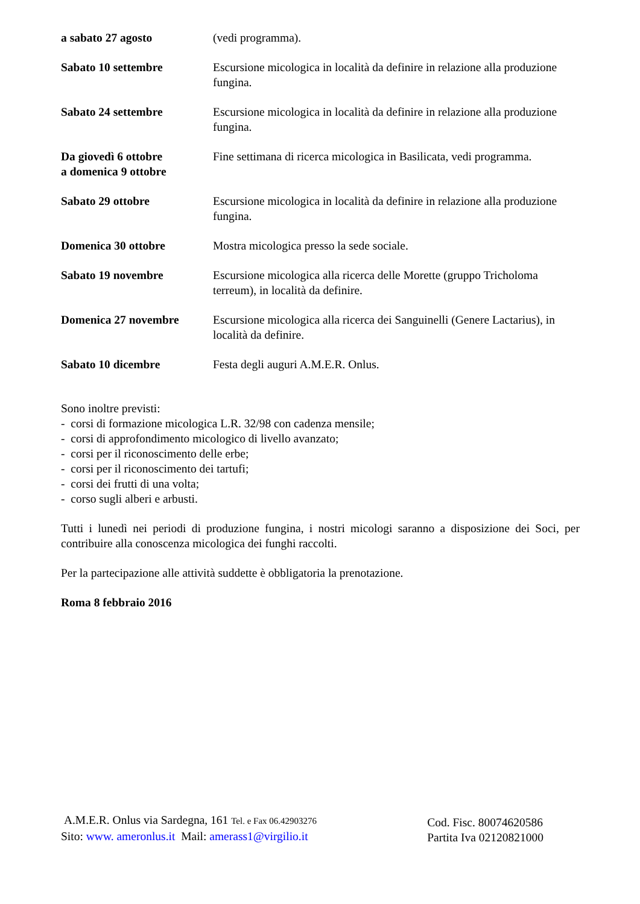| a sabato 27 agosto | (vedi programma). |
| Sabato 10 settembre | Escursione micologica in località da definire in relazione alla produzione fungina. |
| Sabato 24 settembre | Escursione micologica in località da definire in relazione alla produzione fungina. |
| Da giovedì 6 ottobre a domenica 9 ottobre | Fine settimana di ricerca micologica in Basilicata, vedi programma. |
| Sabato 29 ottobre | Escursione micologica in località da definire in relazione alla produzione fungina. |
| Domenica 30 ottobre | Mostra micologica presso la sede sociale. |
| Sabato 19 novembre | Escursione micologica alla ricerca delle Morette (gruppo Tricholoma terreum), in località da definire. |
| Domenica 27 novembre | Escursione micologica alla ricerca dei Sanguinelli (Genere Lactarius), in località da definire. |
| Sabato 10 dicembre | Festa degli auguri A.M.E.R. Onlus. |
Sono inoltre previsti:
- corsi di formazione micologica L.R. 32/98 con cadenza mensile;
- corsi di approfondimento micologico di livello avanzato;
- corsi per il riconoscimento delle erbe;
- corsi per il riconoscimento dei tartufi;
- corsi dei frutti di una volta;
- corso sugli alberi e arbusti.
Tutti i lunedì nei periodi di produzione fungina, i nostri micologi saranno a disposizione dei Soci, per contribuire alla conoscenza micologica dei funghi raccolti.
Per la partecipazione alle attività suddette è obbligatoria la prenotazione.
Roma 8 febbraio 2016
A.M.E.R. Onlus via Sardegna, 161 Tel. e Fax 06.42903276
Sito: www. ameronlus.it Mail: amerass1@virgilio.it
Cod. Fisc. 80074620586
Partita Iva 02120821000